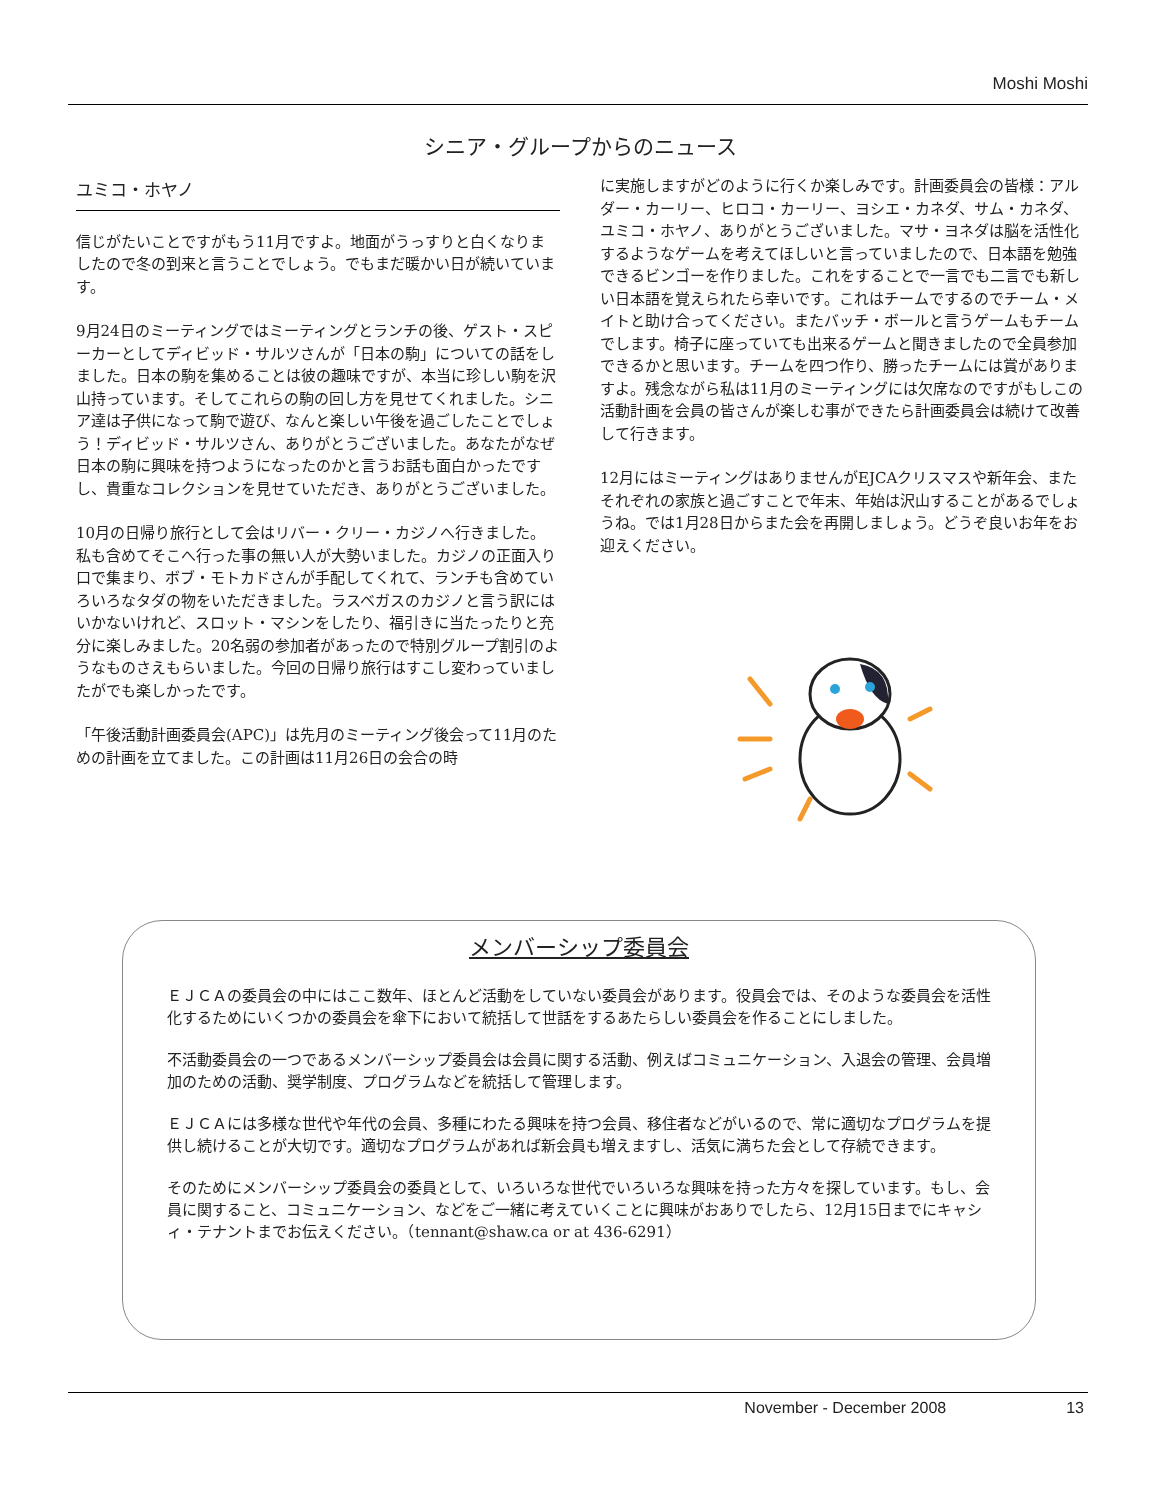Moshi Moshi
シニア・グループからのニュース
ユミコ・ホヤノ
信じがたいことですがもう11月ですよ。地面がうっすりと白くなりましたので冬の到来と言うことでしょう。でもまだ暖かい日が続いています。
9月24日のミーティングではミーティングとランチの後、ゲスト・スピーカーとしてディビッド・サルツさんが「日本の駒」についての話をしました。日本の駒を集めることは彼の趣味ですが、本当に珍しい駒を沢山持っています。そしてこれらの駒の回し方を見せてくれました。シニア達は子供になって駒で遊び、なんと楽しい午後を過ごしたことでしょう！ディビッド・サルツさん、ありがとうございました。あなたがなぜ日本の駒に興味を持つようになったのかと言うお話も面白かったですし、貴重なコレクションを見せていただき、ありがとうございました。
10月の日帰り旅行として会はリバー・クリー・カジノへ行きました。私も含めてそこへ行った事の無い人が大勢いました。カジノの正面入り口で集まり、ボブ・モトカドさんが手配してくれて、ランチも含めていろいろなタダの物をいただきました。ラスベガスのカジノと言う訳にはいかないけれど、スロット・マシンをしたり、福引きに当たったりと充分に楽しみました。20名弱の参加者があったので特別グループ割引のようなものさえもらいました。今回の日帰り旅行はすこし変わっていましたがでも楽しかったです。
「午後活動計画委員会(APC)」は先月のミーティング後会って11月のための計画を立てました。この計画は11月26日の会合の時
に実施しますがどのように行くか楽しみです。計画委員会の皆様：アルダー・カーリー、ヒロコ・カーリー、ヨシエ・カネダ、サム・カネダ、ユミコ・ホヤノ、ありがとうございました。マサ・ヨネダは脳を活性化するようなゲームを考えてほしいと言っていましたので、日本語を勉強できるビンゴーを作りました。これをすることで一言でも二言でも新しい日本語を覚えられたら幸いです。これはチームでするのでチーム・メイトと助け合ってください。またバッチ・ボールと言うゲームもチームでします。椅子に座っていても出来るゲームと聞きましたので全員参加できるかと思います。チームを四つ作り、勝ったチームには賞がありますよ。残念ながら私は11月のミーティングには欠席なのですがもしこの活動計画を会員の皆さんが楽しむ事ができたら計画委員会は続けて改善して行きます。
12月にはミーティングはありませんがEJCAクリスマスや新年会、またそれぞれの家族と過ごすことで年末、年始は沢山することがあるでしょうね。では1月28日からまた会を再開しましょう。どうぞ良いお年をお迎えください。
メンバーシップ委員会
ＥＪＣＡの委員会の中にはここ数年、ほとんど活動をしていない委員会があります。役員会では、そのような委員会を活性化するためにいくつかの委員会を傘下において統括して世話をするあたらしい委員会を作ることにしました。
不活動委員会の一つであるメンバーシップ委員会は会員に関する活動、例えばコミュニケーション、入退会の管理、会員増加のための活動、奨学制度、プログラムなどを統括して管理します。
ＥＪＣＡには多様な世代や年代の会員、多種にわたる興味を持つ会員、移住者などがいるので、常に適切なプログラムを提供し続けることが大切です。適切なプログラムがあれば新会員も増えますし、活気に満ちた会として存続できます。
そのためにメンバーシップ委員会の委員として、いろいろな世代でいろいろな興味を持った方々を探しています。もし、会員に関すること、コミュニケーション、などをご一緒に考えていくことに興味がおありでしたら、12月15日までにキャシィ・テナントまでお伝えください。（tennant@shaw.ca or at 436-6291）
November - December 2008 13